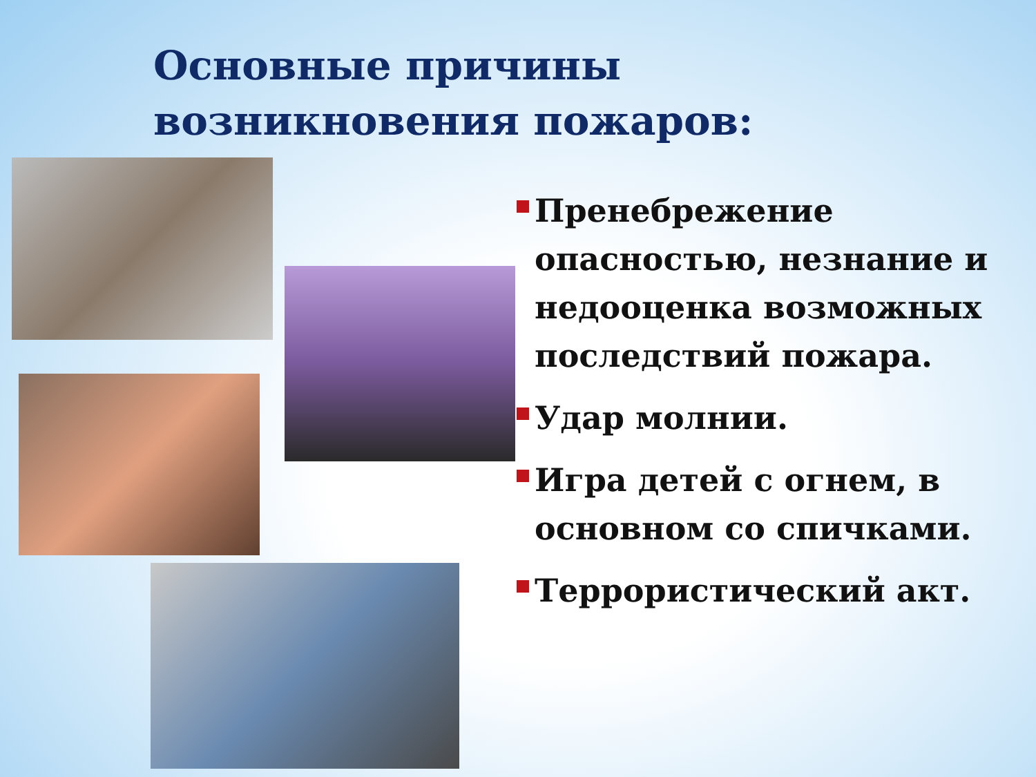Основные причины
возникновения пожаров:
Пренебрежение опасностью, незнание и недооценка возможных последствий пожара.
Удар молнии.
Игра детей с огнем, в основном со спичками.
Террористический акт.